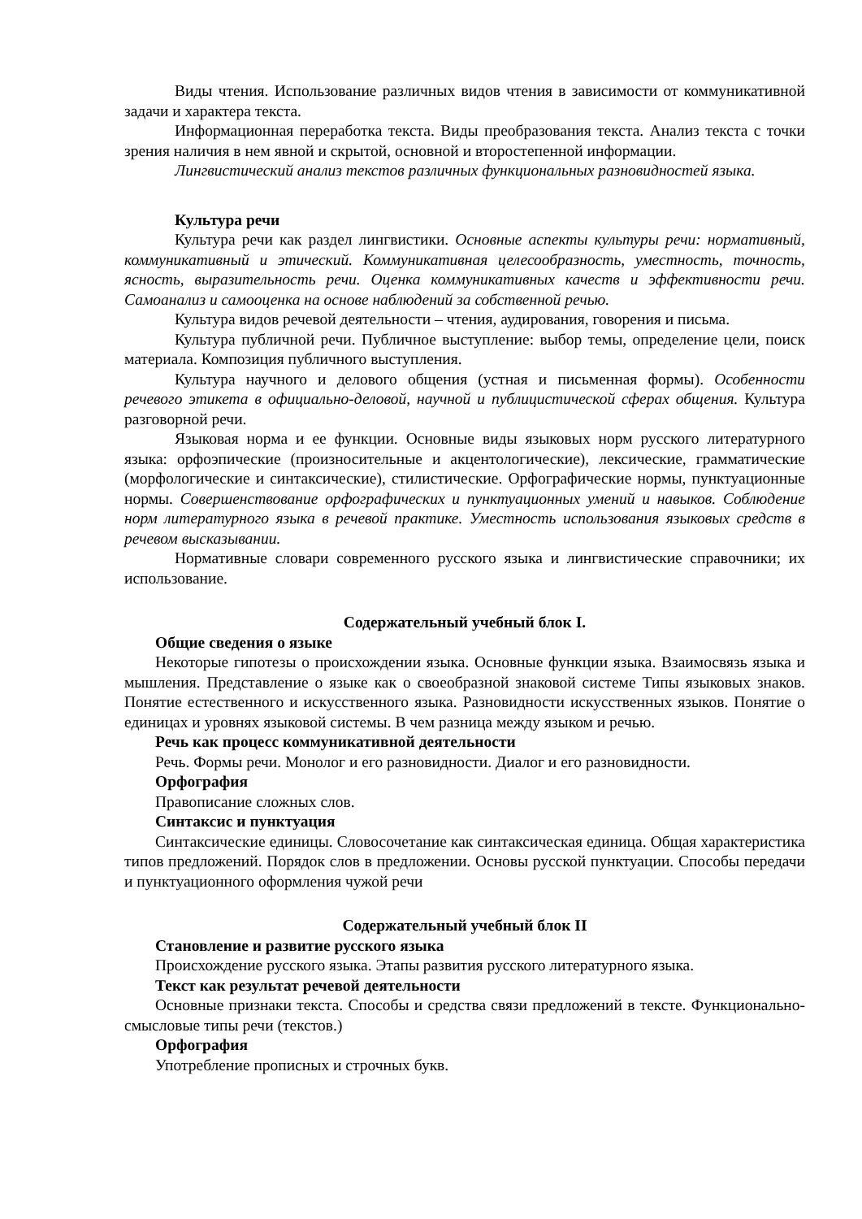Виды чтения. Использование различных видов чтения в зависимости от коммуникативной задачи и характера текста.
Информационная переработка текста. Виды преобразования текста. Анализ текста с точки зрения наличия в нем явной и скрытой, основной и второстепенной информации.
Лингвистический анализ текстов различных функциональных разновидностей языка.
Культура речи
Культура речи как раздел лингвистики. Основные аспекты культуры речи: нормативный, коммуникативный и этический. Коммуникативная целесообразность, уместность, точность, ясность, выразительность речи. Оценка коммуникативных качеств и эффективности речи. Самоанализ и самооценка на основе наблюдений за собственной речью.
Культура видов речевой деятельности – чтения, аудирования, говорения и письма.
Культура публичной речи. Публичное выступление: выбор темы, определение цели, поиск материала. Композиция публичного выступления.
Культура научного и делового общения (устная и письменная формы). Особенности речевого этикета в официально-деловой, научной и публицистической сферах общения. Культура разговорной речи.
Языковая норма и ее функции. Основные виды языковых норм русского литературного языка: орфоэпические (произносительные и акцентологические), лексические, грамматические (морфологические и синтаксические), стилистические. Орфографические нормы, пунктуационные нормы. Совершенствование орфографических и пунктуационных умений и навыков. Соблюдение норм литературного языка в речевой практике. Уместность использования языковых средств в речевом высказывании.
Нормативные словари современного русского языка и лингвистические справочники; их использование.
Содержательный учебный блок I.
Общие сведения о языке
Некоторые гипотезы о происхождении языка. Основные функции языка. Взаимосвязь языка и мышления. Представление о языке как о своеобразной знаковой системе Типы языковых знаков. Понятие естественного и искусственного языка. Разновидности искусственных языков. Понятие о единицах и уровнях языковой системы. В чем разница между языком и речью.
Речь как процесс коммуникативной деятельности
Речь. Формы речи. Монолог и его разновидности. Диалог и его разновидности.
Орфография
Правописание сложных слов.
Синтаксис и пунктуация
Синтаксические единицы. Словосочетание как синтаксическая единица. Общая характеристика типов предложений. Порядок слов в предложении. Основы русской пунктуации. Способы передачи и пунктуационного оформления чужой речи
Содержательный учебный блок II
Становление и развитие русского языка
Происхождение русского языка. Этапы развития русского литературного языка.
Текст как результат речевой деятельности
Основные признаки текста. Способы и средства связи предложений в тексте. Функционально-смысловые типы речи (текстов.)
Орфография
Употребление прописных и строчных букв.